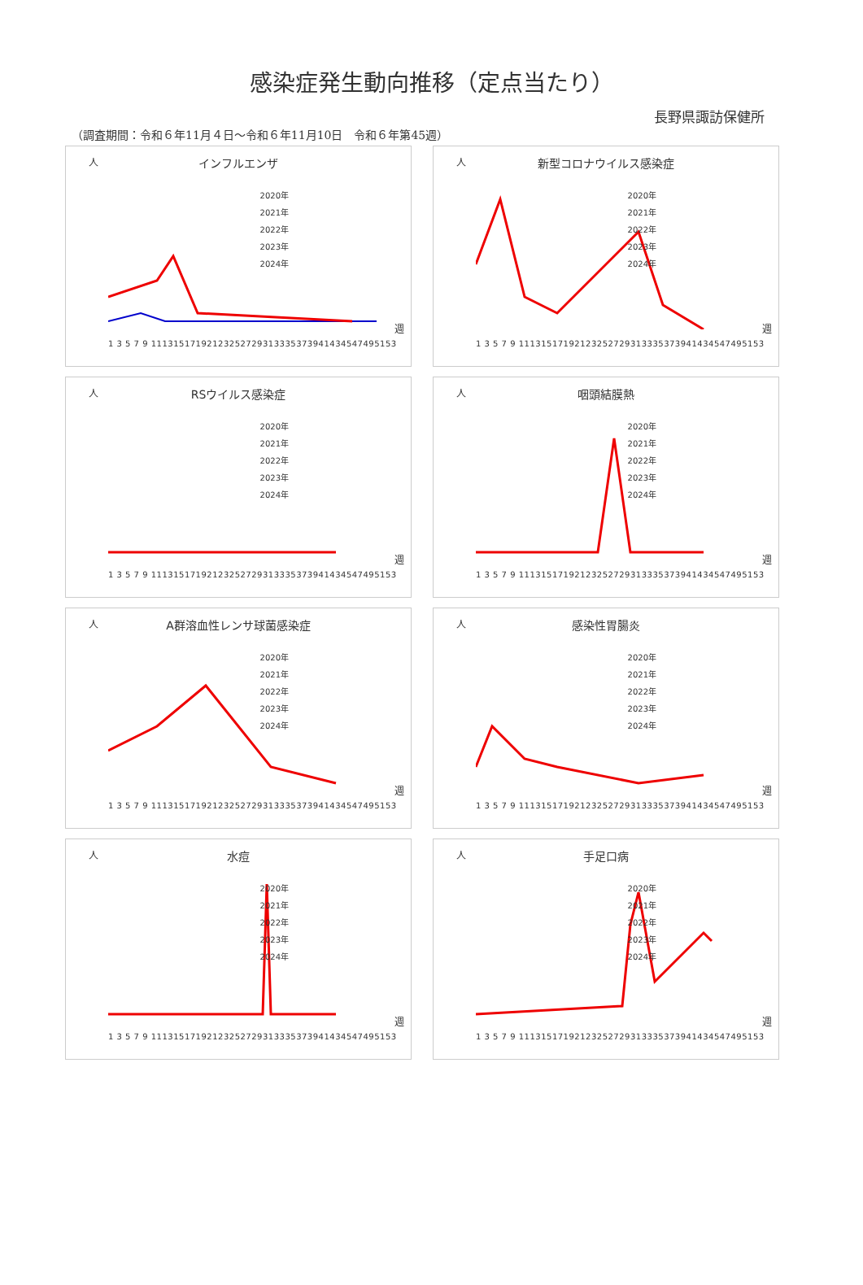感染症発生動向推移（定点当たり）
長野県諏訪保健所
（調査期間：令和６年11月４日～令和６年11月10日　令和６年第45週）
人
インフルエンザ
2020年
2021年
2022年
2023年
2024年
1 3 5 7 9 11131517192123252729313335373941434547495153
週
人
新型コロナウイルス感染症
2020年
2021年
2022年
2023年
2024年
1 3 5 7 9 11131517192123252729313335373941434547495153
週
人
RSウイルス感染症
2020年
2021年
2022年
2023年
2024年
1 3 5 7 9 11131517192123252729313335373941434547495153
週
人
咽頭結膜熱
2020年
2021年
2022年
2023年
2024年
1 3 5 7 9 11131517192123252729313335373941434547495153
週
人
A群溶血性レンサ球菌感染症
2020年
2021年
2022年
2023年
2024年
1 3 5 7 9 11131517192123252729313335373941434547495153
週
人
感染性胃腸炎
2020年
2021年
2022年
2023年
2024年
1 3 5 7 9 11131517192123252729313335373941434547495153
週
人
水痘
2020年
2021年
2022年
2023年
2024年
1 3 5 7 9 11131517192123252729313335373941434547495153
週
人
手足口病
2020年
2021年
2022年
2023年
2024年
1 3 5 7 9 11131517192123252729313335373941434547495153
週